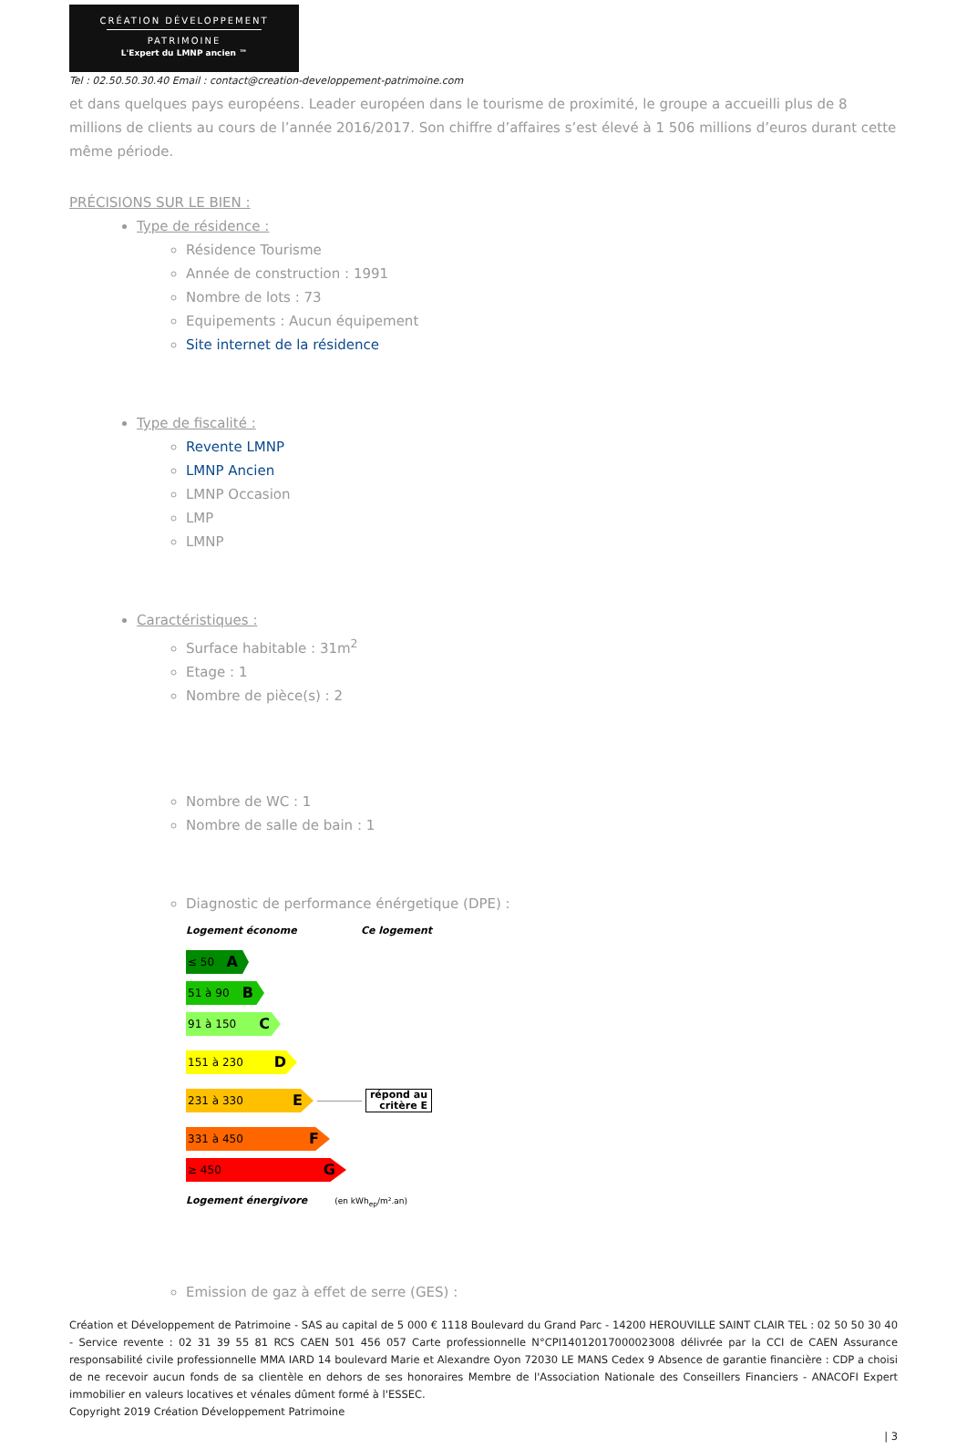CRÉATION DÉVELOPPEMENT
PATRIMOINE
L'Expert du LMNP ancien ™
Tel : 02.50.50.30.40 Email : contact@creation-developpement-patrimoine.com
et dans quelques pays européens. Leader européen dans le tourisme de proximité, le groupe a accueilli plus de 8 millions de clients au cours de l’année 2016/2017. Son chiffre d’affaires s’est élevé à 1 506 millions d’euros durant cette même période.
PRÉCISIONS SUR LE BIEN :
Type de résidence :
Résidence Tourisme
Année de construction : 1991
Nombre de lots : 73
Equipements : Aucun équipement
Site internet de la résidence
Type de fiscalité :
Revente LMNP
LMNP Ancien
LMNP Occasion
LMP
LMNP
Caractéristiques :
Surface habitable : 31m<sup>2</sup>
Etage : 1
Nombre de pièce(s) : 2
Nombre de WC : 1
Nombre de salle de bain : 1
Diagnostic de performance énérgetique (DPE) :
Logement économe Ce logement
≤ 50 A
51 à 90 B
91 à 150 C
151 à 230 D
231 à 330 E
répond au
critère E
331 à 450 F
≥ 450 G
Logement énergivore (en kWh<sub>ep</sub>/m².an)
Emission de gaz à effet de serre (GES) :
Création et Développement de Patrimoine - SAS au capital de 5 000 € 1118 Boulevard du Grand Parc - 14200 HEROUVILLE SAINT CLAIR TEL : 02 50 50 30 40 - Service revente : 02 31 39 55 81 RCS CAEN 501 456 057 Carte professionnelle N°CPI14012017000023008 délivrée par la CCI de CAEN Assurance responsabilité civile professionnelle MMA IARD 14 boulevard Marie et Alexandre Oyon 72030 LE MANS Cedex 9 Absence de garantie financière : CDP a choisi de ne recevoir aucun fonds de sa clientèle en dehors de ses honoraires Membre de l'Association Nationale des Conseillers Financiers - ANACOFI Expert immobilier en valeurs locatives et vénales dûment formé à l'ESSEC.
Copyright 2019 Création Développement Patrimoine
| 3